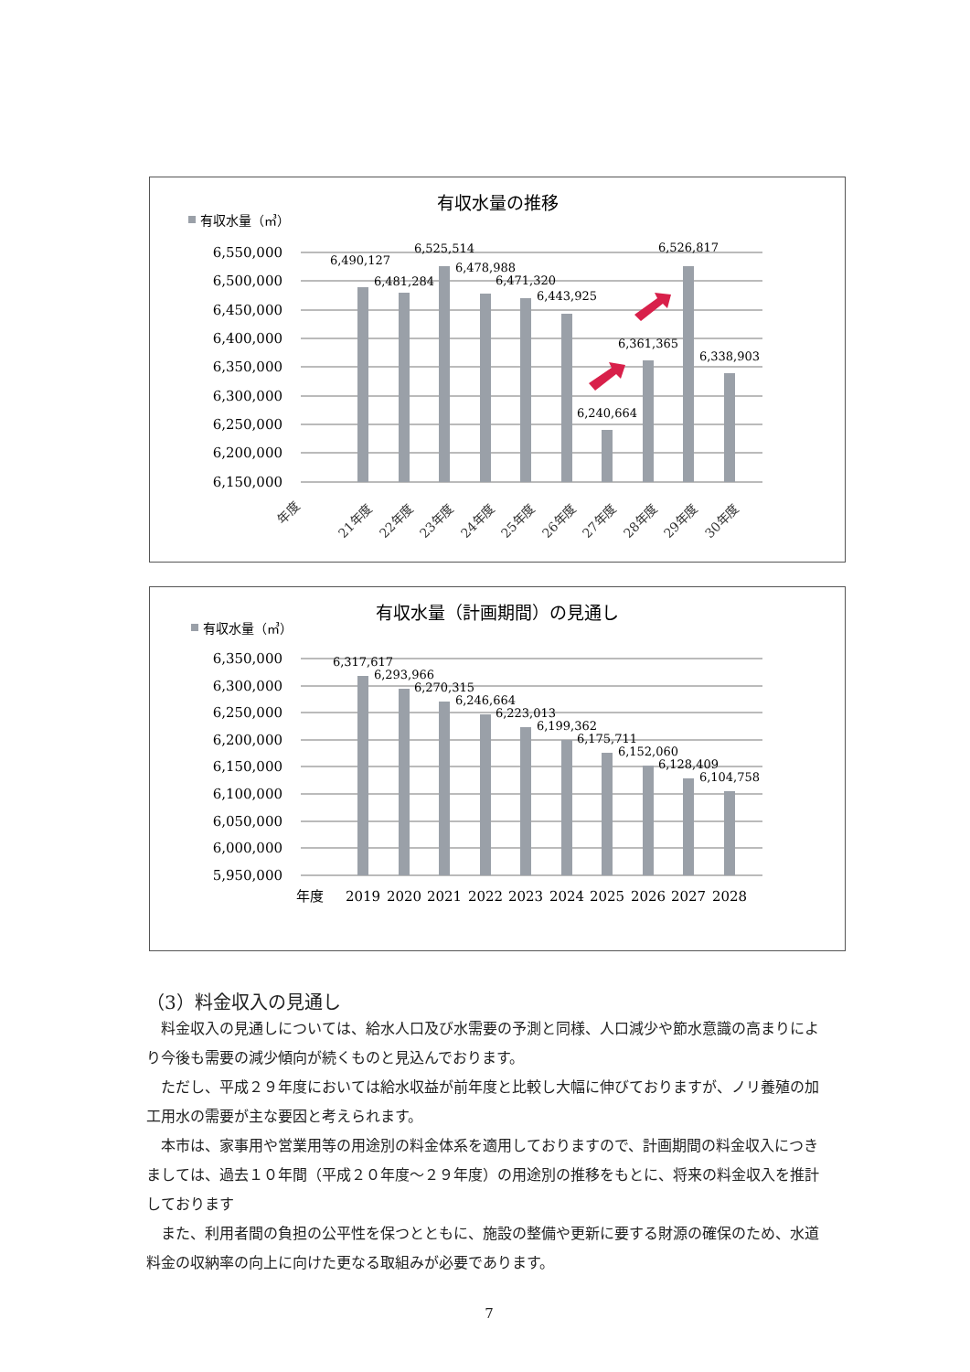有収水量の推移
有収水量（㎥）
6,550,000
6,500,000
6,450,000
6,400,000
6,350,000
6,300,000
6,250,000
6,200,000
6,150,000
6,490,127
6,481,284
6,525,514
6,478,988
6,471,320
6,443,925
6,240,664
6,361,365
6,526,817
6,338,903
年度
21年度
22年度
23年度
24年度
25年度
26年度
27年度
28年度
29年度
30年度
有収水量（計画期間）の見通し
有収水量（㎥）
6,350,000
6,300,000
6,250,000
6,200,000
6,150,000
6,100,000
6,050,000
6,000,000
5,950,000
6,317,617
6,293,966
6,270,315
6,246,664
6,223,013
6,199,362
6,175,711
6,152,060
6,128,409
6,104,758
年度
2019
2020
2021
2022
2023
2024
2025
2026
2027
2028
（3）料金収入の見通し
料金収入の見通しについては、給水人口及び水需要の予測と同様、人口減少や節水意識の高まりにより今後も需要の減少傾向が続くものと見込んでおります。
ただし、平成２９年度においては給水収益が前年度と比較し大幅に伸びておりますが、ノリ養殖の加工用水の需要が主な要因と考えられます。
本市は、家事用や営業用等の用途別の料金体系を適用しておりますので、計画期間の料金収入につきましては、過去１０年間（平成２０年度～２９年度）の用途別の推移をもとに、将来の料金収入を推計しております
また、利用者間の負担の公平性を保つとともに、施設の整備や更新に要する財源の確保のため、水道料金の収納率の向上に向けた更なる取組みが必要であります。
7